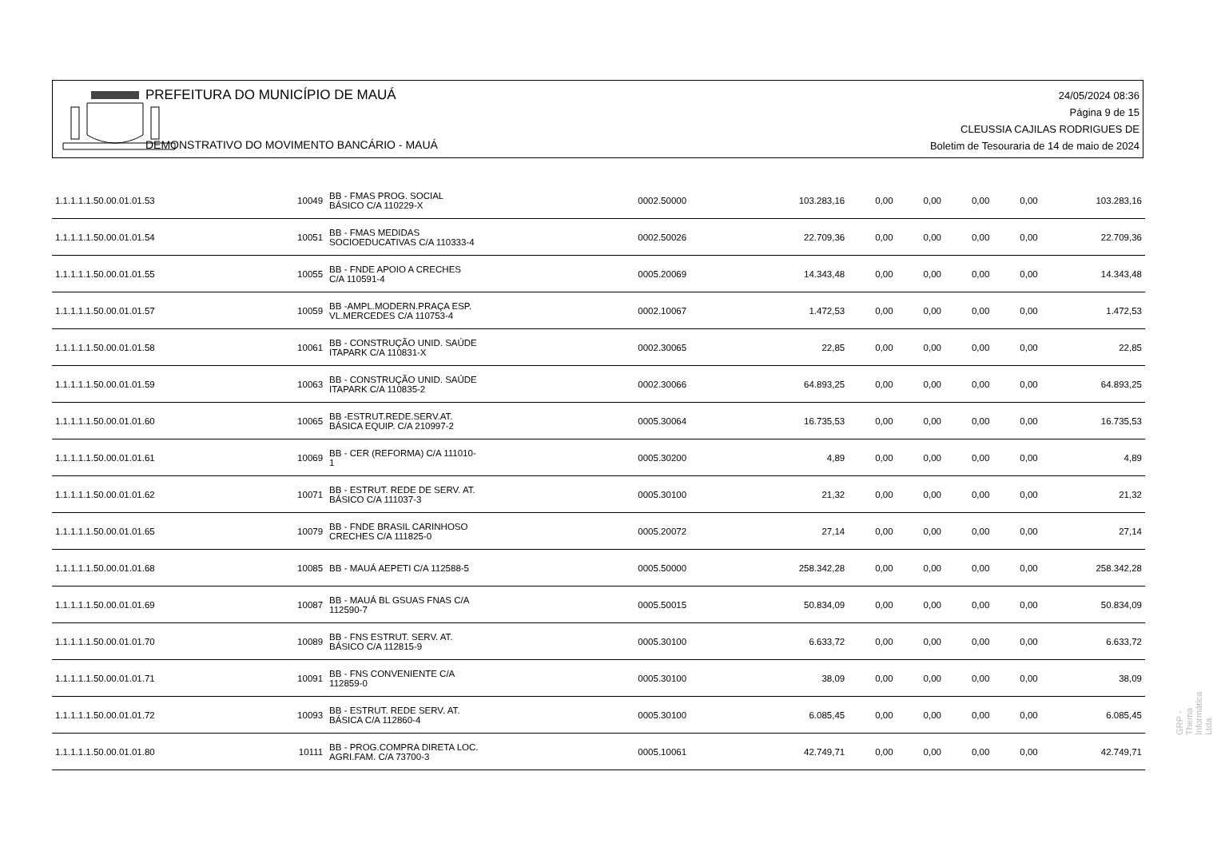PREFEITURA DO MUNICÍPIO DE MAUÁ
DEMONSTRATIVO DO MOVIMENTO BANCÁRIO - MAUÁ
24/05/2024 08:36
Página 9 de 15
CLEUSSIA CAJILAS RODRIGUES DE
Boletim de Tesouraria de 14 de maio de 2024
| 1.1.1.1.1.50.00.01.01.53 | 10049 | BB - FMAS PROG. SOCIAL BÁSICO C/A 110229-X | 0002.50000 | 103.283,16 | 0,00 | 0,00 | 0,00 | 0,00 | 103.283,16 |
| 1.1.1.1.1.50.00.01.01.54 | 10051 | BB - FMAS MEDIDAS SOCIOEDUCATIVAS C/A 110333-4 | 0002.50026 | 22.709,36 | 0,00 | 0,00 | 0,00 | 0,00 | 22.709,36 |
| 1.1.1.1.1.50.00.01.01.55 | 10055 | BB - FNDE APOIO A CRECHES C/A 110591-4 | 0005.20069 | 14.343,48 | 0,00 | 0,00 | 0,00 | 0,00 | 14.343,48 |
| 1.1.1.1.1.50.00.01.01.57 | 10059 | BB -AMPL.MODERN.PRAÇA ESP. VL.MERCEDES C/A 110753-4 | 0002.10067 | 1.472,53 | 0,00 | 0,00 | 0,00 | 0,00 | 1.472,53 |
| 1.1.1.1.1.50.00.01.01.58 | 10061 | BB - CONSTRUÇÃO UNID. SAÚDE ITAPARK C/A 110831-X | 0002.30065 | 22,85 | 0,00 | 0,00 | 0,00 | 0,00 | 22,85 |
| 1.1.1.1.1.50.00.01.01.59 | 10063 | BB - CONSTRUÇÃO UNID. SAÚDE ITAPARK C/A 110835-2 | 0002.30066 | 64.893,25 | 0,00 | 0,00 | 0,00 | 0,00 | 64.893,25 |
| 1.1.1.1.1.50.00.01.01.60 | 10065 | BB -ESTRUT.REDE.SERV.AT. BÁSICA EQUIP. C/A 210997-2 | 0005.30064 | 16.735,53 | 0,00 | 0,00 | 0,00 | 0,00 | 16.735,53 |
| 1.1.1.1.1.50.00.01.01.61 | 10069 | BB - CER (REFORMA) C/A 111010- 1 | 0005.30200 | 4,89 | 0,00 | 0,00 | 0,00 | 0,00 | 4,89 |
| 1.1.1.1.1.50.00.01.01.62 | 10071 | BB - ESTRUT. REDE DE SERV. AT. BÁSICO C/A 111037-3 | 0005.30100 | 21,32 | 0,00 | 0,00 | 0,00 | 0,00 | 21,32 |
| 1.1.1.1.1.50.00.01.01.65 | 10079 | BB - FNDE BRASIL CARINHOSO CRECHES C/A 111825-0 | 0005.20072 | 27,14 | 0,00 | 0,00 | 0,00 | 0,00 | 27,14 |
| 1.1.1.1.1.50.00.01.01.68 | 10085 | BB - MAUÁ AEPETI C/A 112588-5 | 0005.50000 | 258.342,28 | 0,00 | 0,00 | 0,00 | 0,00 | 258.342,28 |
| 1.1.1.1.1.50.00.01.01.69 | 10087 | BB - MAUÁ BL GSUAS FNAS C/A 112590-7 | 0005.50015 | 50.834,09 | 0,00 | 0,00 | 0,00 | 0,00 | 50.834,09 |
| 1.1.1.1.1.50.00.01.01.70 | 10089 | BB - FNS ESTRUT. SERV. AT. BÁSICO C/A 112815-9 | 0005.30100 | 6.633,72 | 0,00 | 0,00 | 0,00 | 0,00 | 6.633,72 |
| 1.1.1.1.1.50.00.01.01.71 | 10091 | BB - FNS CONVENIENTE C/A 112859-0 | 0005.30100 | 38,09 | 0,00 | 0,00 | 0,00 | 0,00 | 38,09 |
| 1.1.1.1.1.50.00.01.01.72 | 10093 | BB - ESTRUT. REDE SERV. AT. BÁSICA C/A 112860-4 | 0005.30100 | 6.085,45 | 0,00 | 0,00 | 0,00 | 0,00 | 6.085,45 |
| 1.1.1.1.1.50.00.01.01.80 | 10111 | BB - PROG.COMPRA DIRETA LOC. AGRI.FAM. C/A 73700-3 | 0005.10061 | 42.749,71 | 0,00 | 0,00 | 0,00 | 0,00 | 42.749,71 |
GRP - Thema Informática Ltda